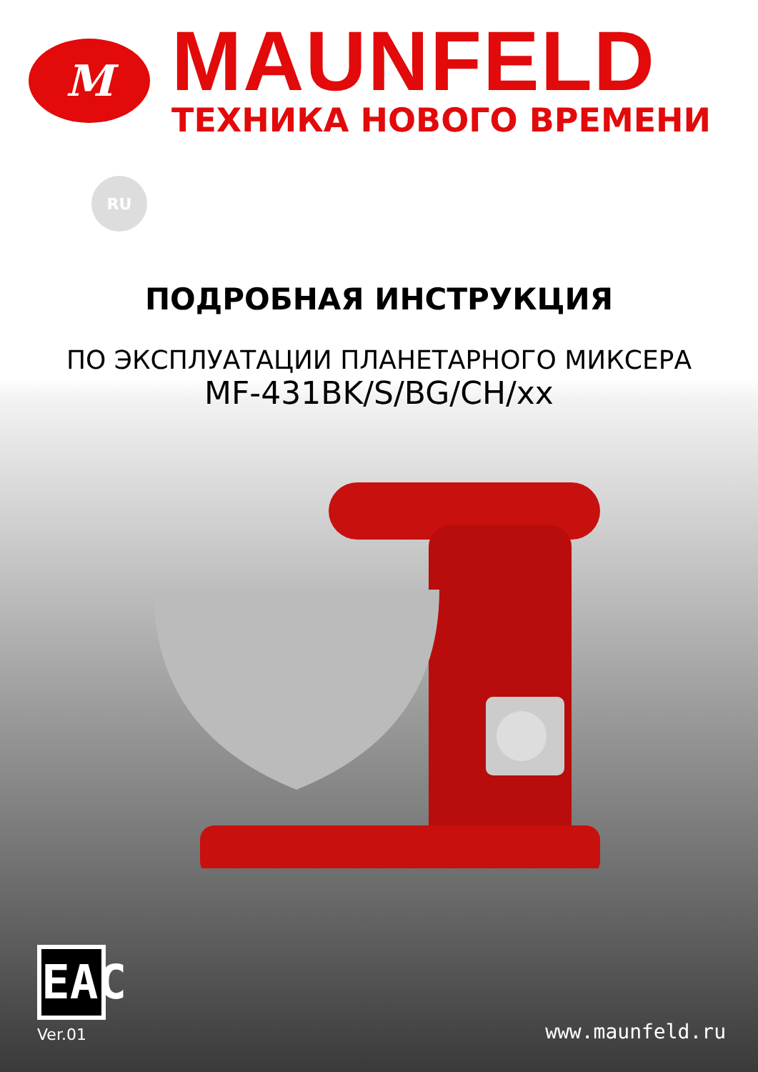M
MAUNFELD
ТЕХНИКА НОВОГО ВРЕМЕНИ
RU
ПОДРОБНАЯ ИНСТРУКЦИЯ
ПО ЭКСПЛУАТАЦИИ ПЛАНЕТАРНОГО МИКСЕРА
MF-431BK/S/BG/CH/xx
EAC
Ver.01
www.maunfeld.ru